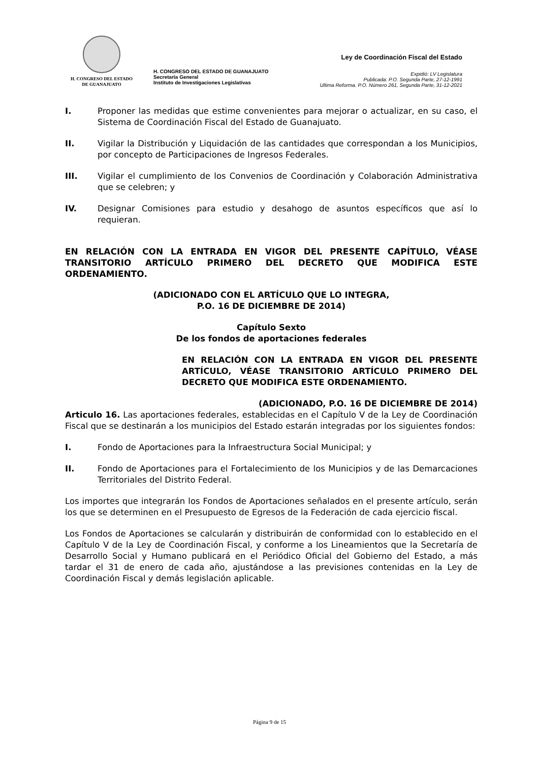H. CONGRESO DEL ESTADO
DE GUANAJUATO
H. CONGRESO DEL ESTADO DE GUANAJUATO
Secretaría General
Instituto de Investigaciones Legislativas
Ley de Coordinación Fiscal del Estado
Expidió: LV Legislatura
Publicada: P.O. Segunda Parte, 27-12-1991
Ultima Reforma. P.O. Número 261, Segunda Parte, 31-12-2021
I. Proponer las medidas que estime convenientes para mejorar o actualizar, en su caso, el Sistema de Coordinación Fiscal del Estado de Guanajuato.
II. Vigilar la Distribución y Liquidación de las cantidades que correspondan a los Municipios, por concepto de Participaciones de Ingresos Federales.
III. Vigilar el cumplimiento de los Convenios de Coordinación y Colaboración Administrativa que se celebren; y
IV. Designar Comisiones para estudio y desahogo de asuntos específicos que así lo requieran.
EN RELACIÓN CON LA ENTRADA EN VIGOR DEL PRESENTE CAPÍTULO, VÉASE TRANSITORIO ARTÍCULO PRIMERO DEL DECRETO QUE MODIFICA ESTE ORDENAMIENTO.
(ADICIONADO CON EL ARTÍCULO QUE LO INTEGRA,
P.O. 16 DE DICIEMBRE DE 2014)
Capítulo Sexto
De los fondos de aportaciones federales
EN RELACIÓN CON LA ENTRADA EN VIGOR DEL PRESENTE ARTÍCULO, VÉASE TRANSITORIO ARTÍCULO PRIMERO DEL DECRETO QUE MODIFICA ESTE ORDENAMIENTO.
(ADICIONADO, P.O. 16 DE DICIEMBRE DE 2014)
Articulo 16. Las aportaciones federales, establecidas en el Capítulo V de la Ley de Coordinación Fiscal que se destinarán a los municipios del Estado estarán integradas por los siguientes fondos:
I. Fondo de Aportaciones para la Infraestructura Social Municipal; y
II. Fondo de Aportaciones para el Fortalecimiento de los Municipios y de las Demarcaciones Territoriales del Distrito Federal.
Los importes que integrarán los Fondos de Aportaciones señalados en el presente artículo, serán los que se determinen en el Presupuesto de Egresos de la Federación de cada ejercicio fiscal.
Los Fondos de Aportaciones se calcularán y distribuirán de conformidad con lo establecido en el Capítulo V de la Ley de Coordinación Fiscal, y conforme a los Lineamientos que la Secretaría de Desarrollo Social y Humano publicará en el Periódico Oficial del Gobierno del Estado, a más tardar el 31 de enero de cada año, ajustándose a las previsiones contenidas en la Ley de Coordinación Fiscal y demás legislación aplicable.
Página 9 de 15